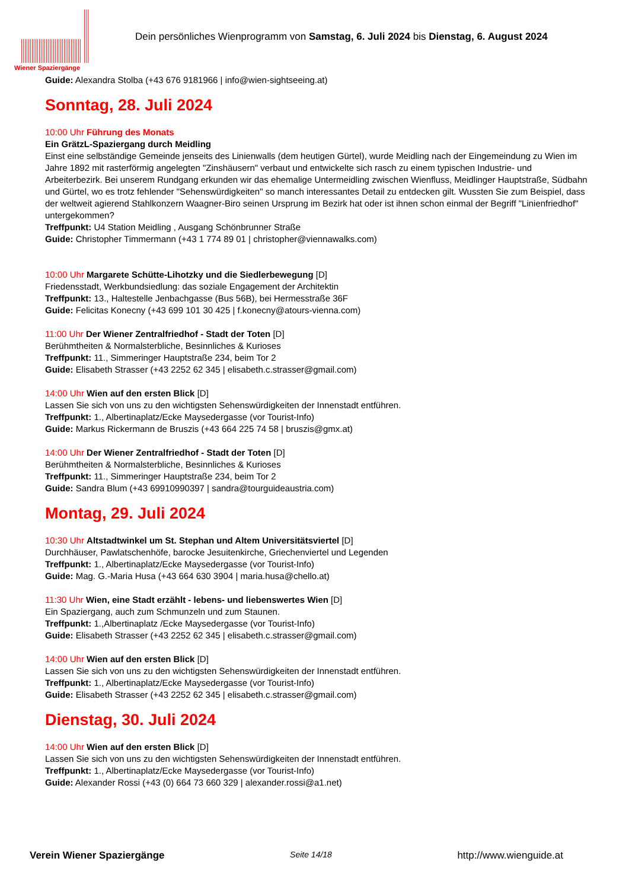Wiener Spaziergänge
Dein persönliches Wienprogramm von Samstag, 6. Juli 2024 bis Dienstag, 6. August 2024
Guide: Alexandra Stolba (+43 676 9181966 | info@wien-sightseeing.at)
Sonntag, 28. Juli 2024
10:00 Uhr Führung des Monats
Ein GrätzL-Spaziergang durch Meidling
Einst eine selbständige Gemeinde jenseits des Linienwalls (dem heutigen Gürtel), wurde Meidling nach der Eingemeindung zu Wien im Jahre 1892 mit rasterförmig angelegten "Zinshäusern" verbaut und entwickelte sich rasch zu einem typischen Industrie- und Arbeiterbezirk. Bei unserem Rundgang erkunden wir das ehemalige Untermeidling zwischen Wienfluss, Meidlinger Hauptstraße, Südbahn und Gürtel, wo es trotz fehlender "Sehenswürdigkeiten" so manch interessantes Detail zu entdecken gilt. Wussten Sie zum Beispiel, dass der weltweit agierend Stahlkonzern Waagner-Biro seinen Ursprung im Bezirk hat oder ist ihnen schon einmal der Begriff "Linienfriedhof" untergekommen?
Treffpunkt: U4 Station Meidling , Ausgang Schönbrunner Straße
Guide: Christopher Timmermann (+43 1 774 89 01 | christopher@viennawalks.com)
10:00 Uhr Margarete Schütte-Lihotzky und die Siedlerbewegung [D]
Friedensstadt, Werkbundsiedlung: das soziale Engagement der Architektin
Treffpunkt: 13., Haltestelle Jenbachgasse (Bus 56B), bei Hermesstraße 36F
Guide: Felicitas Konecny (+43 699 101 30 425 | f.konecny@atours-vienna.com)
11:00 Uhr Der Wiener Zentralfriedhof - Stadt der Toten [D]
Berühmtheiten & Normalsterbliche, Besinnliches & Kurioses
Treffpunkt: 11., Simmeringer Hauptstraße 234, beim Tor 2
Guide: Elisabeth Strasser (+43 2252 62 345 | elisabeth.c.strasser@gmail.com)
14:00 Uhr Wien auf den ersten Blick [D]
Lassen Sie sich von uns zu den wichtigsten Sehenswürdigkeiten der Innenstadt entführen.
Treffpunkt: 1., Albertinaplatz/Ecke Maysedergasse (vor Tourist-Info)
Guide: Markus Rickermann de Bruszis (+43 664 225 74 58 | bruszis@gmx.at)
14:00 Uhr Der Wiener Zentralfriedhof - Stadt der Toten [D]
Berühmtheiten & Normalsterbliche, Besinnliches & Kurioses
Treffpunkt: 11., Simmeringer Hauptstraße 234, beim Tor 2
Guide: Sandra Blum (+43 69910990397 | sandra@tourguideaustria.com)
Montag, 29. Juli 2024
10:30 Uhr Altstadtwinkel um St. Stephan und Altem Universitätsviertel [D]
Durchhäuser, Pawlatschenhöfe, barocke Jesuitenkirche, Griechenviertel und Legenden
Treffpunkt: 1., Albertinaplatz/Ecke Maysedergasse (vor Tourist-Info)
Guide: Mag. G.-Maria Husa (+43 664 630 3904 | maria.husa@chello.at)
11:30 Uhr Wien, eine Stadt erzählt - lebens- und liebenswertes Wien [D]
Ein Spaziergang, auch zum Schmunzeln und zum Staunen.
Treffpunkt: 1.,Albertinaplatz /Ecke Maysedergasse (vor Tourist-Info)
Guide: Elisabeth Strasser (+43 2252 62 345 | elisabeth.c.strasser@gmail.com)
14:00 Uhr Wien auf den ersten Blick [D]
Lassen Sie sich von uns zu den wichtigsten Sehenswürdigkeiten der Innenstadt entführen.
Treffpunkt: 1., Albertinaplatz/Ecke Maysedergasse (vor Tourist-Info)
Guide: Elisabeth Strasser (+43 2252 62 345 | elisabeth.c.strasser@gmail.com)
Dienstag, 30. Juli 2024
14:00 Uhr Wien auf den ersten Blick [D]
Lassen Sie sich von uns zu den wichtigsten Sehenswürdigkeiten der Innenstadt entführen.
Treffpunkt: 1., Albertinaplatz/Ecke Maysedergasse (vor Tourist-Info)
Guide: Alexander Rossi (+43 (0) 664 73 660 329 | alexander.rossi@a1.net)
Verein Wiener Spaziergänge Seite 14/18 http://www.wienguide.at